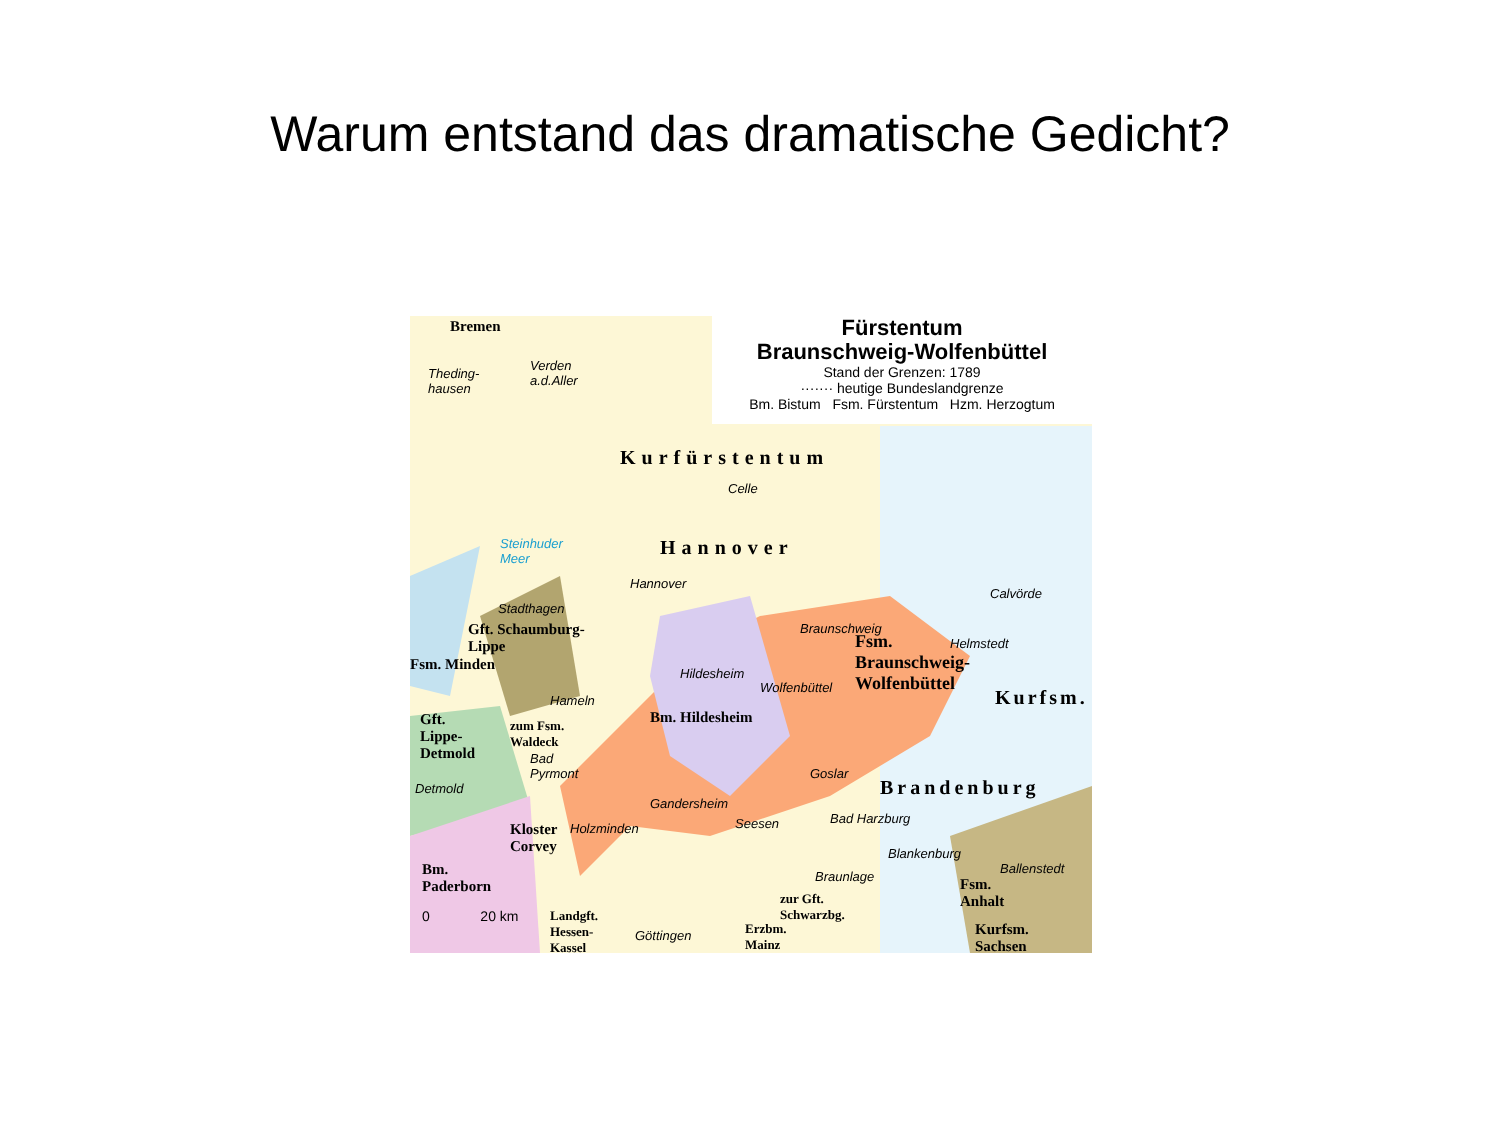Warum entstand das dramatische Gedicht?
Fürstentum
Braunschweig-Wolfenbüttel
Stand der Grenzen: 1789
······· heutige Bundeslandgrenze
Bm. Bistum Fsm. Fürstentum Hzm. Herzogtum
Bremen
Theding-
hausen
Verden
a.d.Aller
Kurfürstentum
Celle
Steinhuder
Meer Hannover
Hannover
Stadthagen
Gft. Schaumburg-
Lippe
Fsm. Minden
Braunschweig
Helmstedt
Calvörde
Fsm.
Braunschweig-
Wolfenbüttel
Hildesheim
Wolfenbüttel Kurfsm. Hameln
Bm. Hildesheim Gft.
Lippe-
Detmold
zum Fsm.
Waldeck
Bad
Pyrmont
Detmold
Goslar
Brandenburg
Gandersheim
Seesen Bad Harzburg
Kloster
Corvey
Holzminden
Blankenburg
Bm.
Paderborn
Ballenstedt
Braunlage
zur Gft.
Schwarzbg.
Fsm.
Anhalt
Landgft.
Hessen-
Kassel
0 20 km
Göttingen Erzbm.
Mainz
Kurfsm.
Sachsen